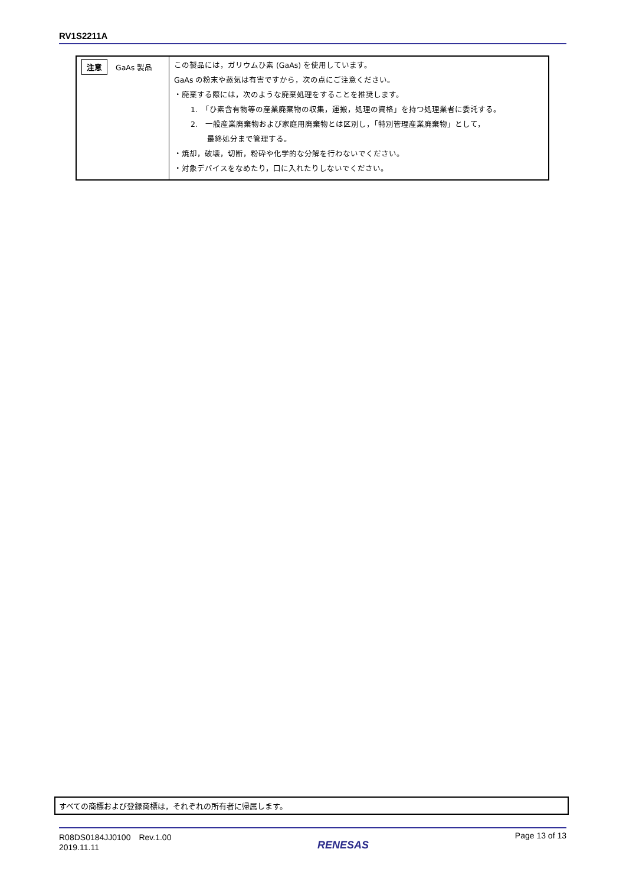RV1S2211A
| 注意 GaAs 製品 | この製品には，ガリウムひ素 (GaAs) を使用しています。 GaAs の粉末や蒸気は有害ですから，次の点にご注意ください。 ・廃棄する際には，次のような廃棄処理をすることを推奨します。 1. 「ひ素含有物等の産業廃棄物の収集，運搬，処理の資格」を持つ処理業者に委託する。 2. 一般産業廃棄物および家庭用廃棄物とは区別し，「特別管理産業廃棄物」として， 最終処分まで管理する。 ・焼却，破壊，切断，粉砕や化学的な分解を行わないでください。 ・対象デバイスをなめたり，口に入れたりしないでください。 |
すべての商標および登録商標は，それぞれの所有者に帰属します。
R08DS0184JJ0100　Rev.1.00
2019.11.11
RENESAS
Page 13 of 13